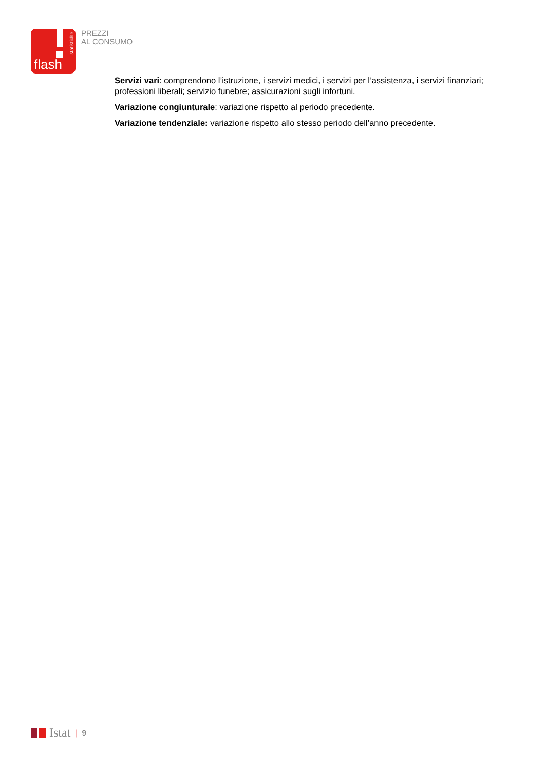flash
statistiche
PREZZI
AL CONSUMO
Servizi vari: comprendono l’istruzione, i servizi medici, i servizi per l’assistenza, i servizi finanziari; professioni liberali; servizio funebre; assicurazioni sugli infortuni.
Variazione congiunturale: variazione rispetto al periodo precedente.
Variazione tendenziale: variazione rispetto allo stesso periodo dell’anno precedente.
Istat | 9